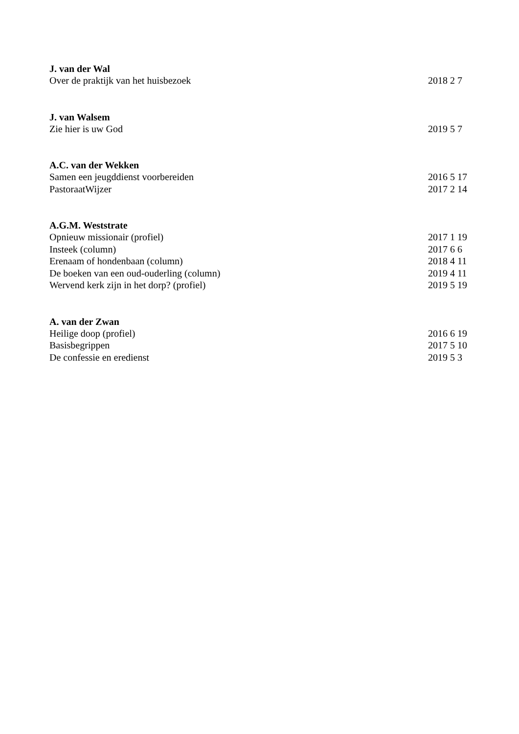J. van der Wal
Over de praktijk van het huisbezoek 2018 2 7
J. van Walsem
Zie hier is uw God 2019 5 7
A.C. van der Wekken
Samen een jeugddienst voorbereiden 2016 5 17
PastoraatWijzer 2017 2 14
A.G.M. Weststrate
Opnieuw missionair (profiel) 2017 1 19
Insteek (column) 2017 6 6
Erenaam of hondenbaan (column) 2018 4 11
De boeken van een oud-ouderling (column) 2019 4 11
Wervend kerk zijn in het dorp? (profiel) 2019 5 19
A. van der Zwan
Heilige doop (profiel) 2016 6 19
Basisbegrippen 2017 5 10
De confessie en eredienst 2019 5 3